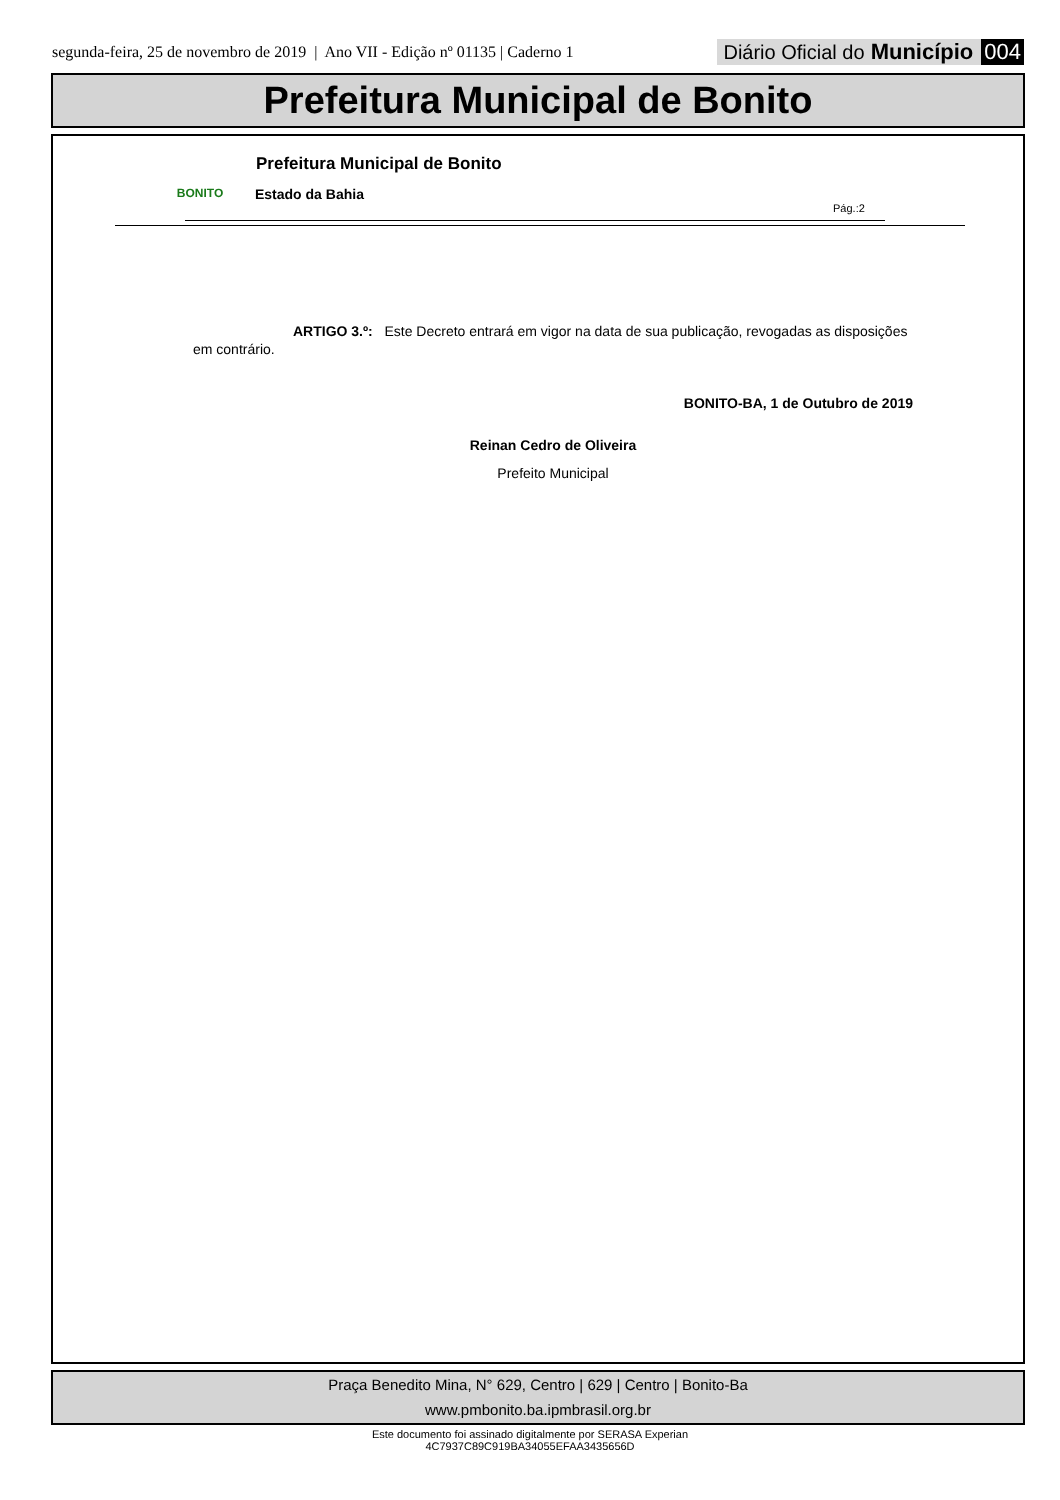segunda-feira, 25 de novembro de 2019 | Ano VII - Edição nº 01135 | Caderno 1
Diário Oficial do Município 004
Prefeitura Municipal de Bonito
BONITO Prefeitura Municipal de Bonito
Estado da Bahia
Pág.:2
ARTIGO 3.º: Este Decreto entrará em vigor na data de sua publicação, revogadas as disposições em contrário.
BONITO-BA, 1 de Outubro de 2019
Reinan Cedro de Oliveira
Prefeito Municipal
Praça Benedito Mina, N° 629, Centro | 629 | Centro | Bonito-Ba
www.pmbonito.ba.ipmbrasil.org.br
Este documento foi assinado digitalmente por SERASA Experian
4C7937C89C919BA34055EFAA3435656D